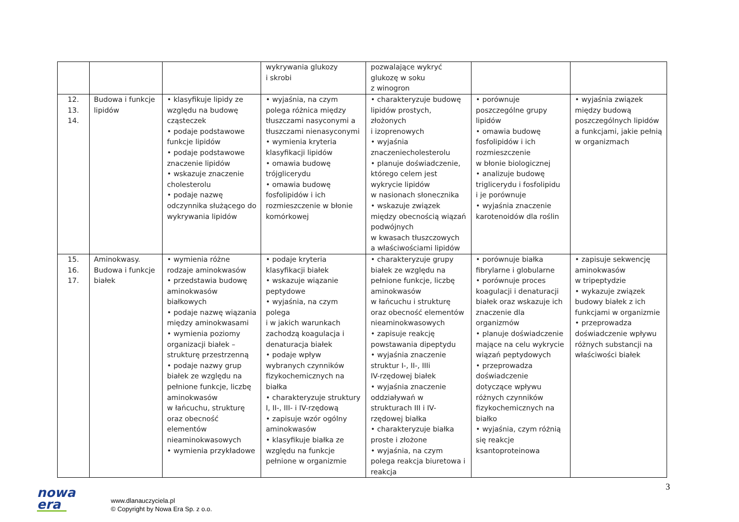| | | | wykrywania glukozy i skrobi | pozwalające wykryć glukozę w soku z winogron | | |
| 12. 13. 14. | Budowa i funkcje lipidów | • klasyfikuje lipidy ze względu na budowę cząsteczek • podaje podstawowe funkcje lipidów • podaje podstawowe znaczenie lipidów • wskazuje znaczenie cholesterolu • podaje nazwę odczynnika służącego do wykrywania lipidów | • wyjaśnia, na czym polega różnica między tłuszczami nasyconymi a tłuszczami nienasyconymi • wymienia kryteria klasyfikacji lipidów • omawia budowę trójglicerydu • omawia budowę fosfolipidów i ich rozmieszczenie w błonie komórkowej | • charakteryzuje budowę lipidów prostych, złożonych i izoprenowych • wyjaśnia znaczeniecholesterolu • planuje doświadczenie, którego celem jest wykrycie lipidów w nasionach słonecznika • wskazuje związek między obecnością wiązań podwójnych w kwasach tłuszczowych a właściwościami lipidów | • porównuje poszczególne grupy lipidów • omawia budowę fosfolipidów i ich rozmieszczenie w błonie biologicznej • analizuje budowę triglicerydu i fosfolipidu i je porównuje • wyjaśnia znaczenie karotenoidów dla roślin | • wyjaśnia związek między budową poszczególnych lipidów a funkcjami, jakie pełnią w organizmach |
| 15. 16. 17. | Aminokwasy. Budowa i funkcje białek | • wymienia różne rodzaje aminokwasów • przedstawia budowę aminokwasów białkowych • podaje nazwę wiązania między aminokwasami • wymienia poziomy organizacji białek – strukturę przestrzenną • podaje nazwy grup białek ze względu na pełnione funkcje, liczbę aminokwasów w łańcuchu, strukturę oraz obecność elementów nieaminokwasowych • wymienia przykładowe | • podaje kryteria klasyfikacji białek • wskazuje wiązanie peptydowe • wyjaśnia, na czym polega i w jakich warunkach zachodzą koagulacja i denaturacja białek • podaje wpływ wybranych czynników fizykochemicznych na białka • charakteryzuje struktury I, II-, III- i IV-rzędową • zapisuje wzór ogólny aminokwasów • klasyfikuje białka ze względu na funkcje pełnione w organizmie | • charakteryzuje grupy białek ze względu na pełnione funkcje, liczbę aminokwasów w łańcuchu i strukturę oraz obecność elementów nieaminokwasowych • zapisuje reakcję powstawania dipeptydu • wyjaśnia znaczenie struktur I-, II-, IIIi IV-rzędowej białek • wyjaśnia znaczenie oddziaływań w strukturach III i IV-rzędowej białka • charakteryzuje białka proste i złożone • wyjaśnia, na czym polega reakcja biuretowa i reakcja | • porównuje białka fibrylarne i globularne • porównuje proces koagulacji i denaturacji białek oraz wskazuje ich znaczenie dla organizmów • planuje doświadczenie mające na celu wykrycie wiązań peptydowych • przeprowadza doświadczenie dotyczące wpływu różnych czynników fizykochemicznych na białko • wyjaśnia, czym różnią się reakcje ksantoproteinowa | • zapisuje sekwencję aminokwasów w tripeptydzie • wykazuje związek budowy białek z ich funkcjami w organizmie • przeprowadza doświadczenie wpływu różnych substancji na właściwości białek |
nowa
era
www.dlanauczyciela.pl
© Copyright by Nowa Era Sp. z o.o.
3